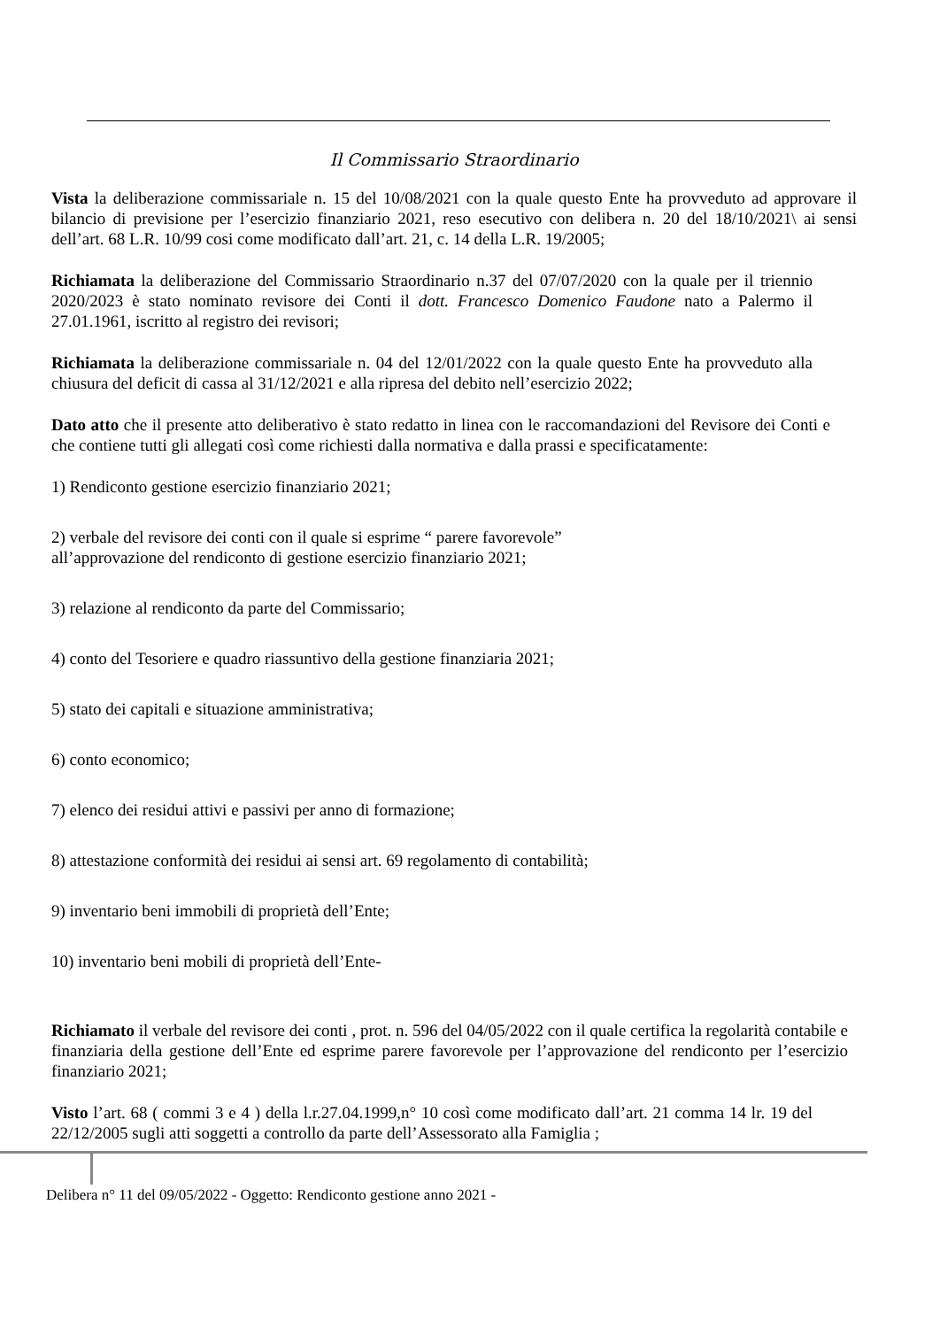Il Commissario Straordinario
Vista la deliberazione commissariale n. 15 del 10/08/2021 con la quale questo Ente ha provveduto ad approvare il bilancio di previsione per l’esercizio finanziario 2021, reso esecutivo con delibera n. 20 del 18/10/2021\ ai sensi dell’art. 68 L.R. 10/99 cosi come modificato dall’art. 21, c. 14 della L.R. 19/2005;
Richiamata la deliberazione del Commissario Straordinario n.37 del 07/07/2020 con la quale per il triennio 2020/2023 è stato nominato revisore dei Conti il dott. Francesco Domenico Faudone nato a Palermo il 27.01.1961, iscritto al registro dei revisori;
Richiamata la deliberazione commissariale n. 04 del 12/01/2022 con la quale questo Ente ha provveduto alla chiusura del deficit di cassa al 31/12/2021 e alla ripresa del debito nell’esercizio 2022;
Dato atto che il presente atto deliberativo è stato redatto in linea con le raccomandazioni del Revisore dei Conti e che contiene tutti gli allegati così come richiesti dalla normativa e dalla prassi e specificatamente:
1) Rendiconto gestione esercizio finanziario 2021;
2) verbale del revisore dei conti con il quale si esprime “ parere favorevole”
all’approvazione del rendiconto di gestione esercizio finanziario 2021;
3) relazione al rendiconto da parte del Commissario;
4) conto del Tesoriere e quadro riassuntivo della gestione finanziaria 2021;
5) stato dei capitali e situazione amministrativa;
6) conto economico;
7) elenco dei residui attivi e passivi per anno di formazione;
8) attestazione conformità dei residui ai sensi art. 69 regolamento di contabilità;
9) inventario beni immobili di proprietà dell’Ente;
10) inventario beni mobili di proprietà dell’Ente-
Richiamato il verbale del revisore dei conti , prot. n. 596 del 04/05/2022 con il quale certifica la regolarità contabile e finanziaria della gestione dell’Ente ed esprime parere favorevole per l’approvazione del rendiconto per l’esercizio finanziario 2021;
Visto l’art. 68 ( commi 3 e 4 ) della l.r.27.04.1999,n° 10 così come modificato dall’art. 21 comma 14 lr. 19 del 22/12/2005 sugli atti soggetti a controllo da parte dell’Assessorato alla Famiglia ;
Delibera n° 11 del 09/05/2022 - Oggetto: Rendiconto gestione anno 2021 -